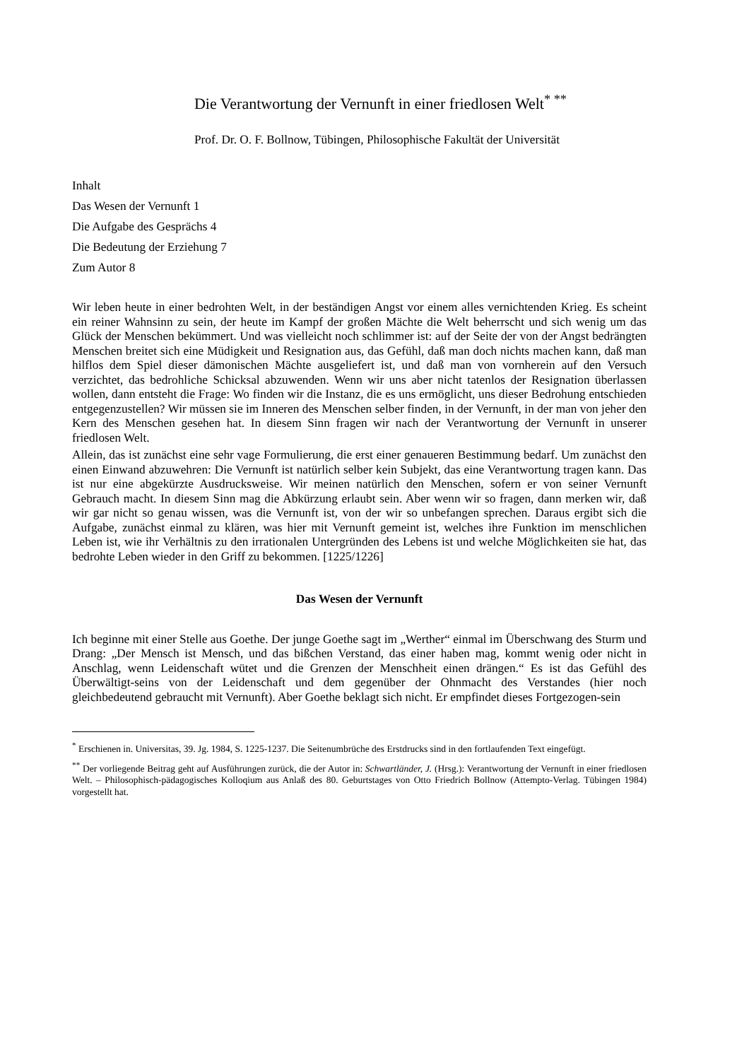Die Verantwortung der Vernunft in einer friedlosen Welt<sup>* **</sup>
Prof. Dr. O. F. Bollnow, Tübingen, Philosophische Fakultät der Universität
Inhalt
Das Wesen der Vernunft 1
Die Aufgabe des Gesprächs 4
Die Bedeutung der Erziehung 7
Zum Autor 8
Wir leben heute in einer bedrohten Welt, in der beständigen Angst vor einem alles vernichtenden Krieg. Es scheint ein reiner Wahnsinn zu sein, der heute im Kampf der großen Mächte die Welt beherrscht und sich wenig um das Glück der Menschen bekümmert. Und was vielleicht noch schlimmer ist: auf der Seite der von der Angst bedrängten Menschen breitet sich eine Müdigkeit und Resignation aus, das Gefühl, daß man doch nichts machen kann, daß man hilflos dem Spiel dieser dämonischen Mächte ausgeliefert ist, und daß man von vornherein auf den Versuch verzichtet, das bedrohliche Schicksal abzuwenden. Wenn wir uns aber nicht tatenlos der Resignation überlassen wollen, dann entsteht die Frage: Wo finden wir die Instanz, die es uns ermöglicht, uns dieser Bedrohung entschieden entgegenzustellen? Wir müssen sie im Inneren des Menschen selber finden, in der Vernunft, in der man von jeher den Kern des Menschen gesehen hat. In diesem Sinn fragen wir nach der Verantwortung der Vernunft in unserer friedlosen Welt.
Allein, das ist zunächst eine sehr vage Formulierung, die erst einer genaueren Bestimmung bedarf. Um zunächst den einen Einwand abzuwehren: Die Vernunft ist natürlich selber kein Subjekt, das eine Verantwortung tragen kann. Das ist nur eine abgekürzte Ausdrucksweise. Wir meinen natürlich den Menschen, sofern er von seiner Vernunft Gebrauch macht. In diesem Sinn mag die Abkürzung erlaubt sein. Aber wenn wir so fragen, dann merken wir, daß wir gar nicht so genau wissen, was die Vernunft ist, von der wir so unbefangen sprechen. Daraus ergibt sich die Aufgabe, zunächst einmal zu klären, was hier mit Vernunft gemeint ist, welches ihre Funktion im menschlichen Leben ist, wie ihr Verhältnis zu den irrationalen Untergründen des Lebens ist und welche Möglichkeiten sie hat, das bedrohte Leben wieder in den Griff zu bekommen. [1225/1226]
Das Wesen der Vernunft
Ich beginne mit einer Stelle aus Goethe. Der junge Goethe sagt im „Werther“ einmal im Überschwang des Sturm und Drang: „Der Mensch ist Mensch, und das bißchen Verstand, das einer haben mag, kommt wenig oder nicht in Anschlag, wenn Leidenschaft wütet und die Grenzen der Menschheit einen drängen.“ Es ist das Gefühl des Überwältigt-seins von der Leidenschaft und dem gegenüber der Ohnmacht des Verstandes (hier noch gleichbedeutend gebraucht mit Vernunft). Aber Goethe beklagt sich nicht. Er empfindet dieses Fortgezogen-sein
<sup>*</sup> Erschienen in. Universitas, 39. Jg. 1984, S. 1225-1237. Die Seitenumbrüche des Erstdrucks sind in den fortlaufenden Text eingefügt.
<sup>**</sup> Der vorliegende Beitrag geht auf Ausführungen zurück, die der Autor in: Schwartländer, J. (Hrsg.): Verantwortung der Vernunft in einer friedlosen Welt. – Philosophisch-pädagogisches Kolloqium aus Anlaß des 80. Geburtstages von Otto Friedrich Bollnow (Attempto-Verlag. Tübingen 1984) vorgestellt hat.